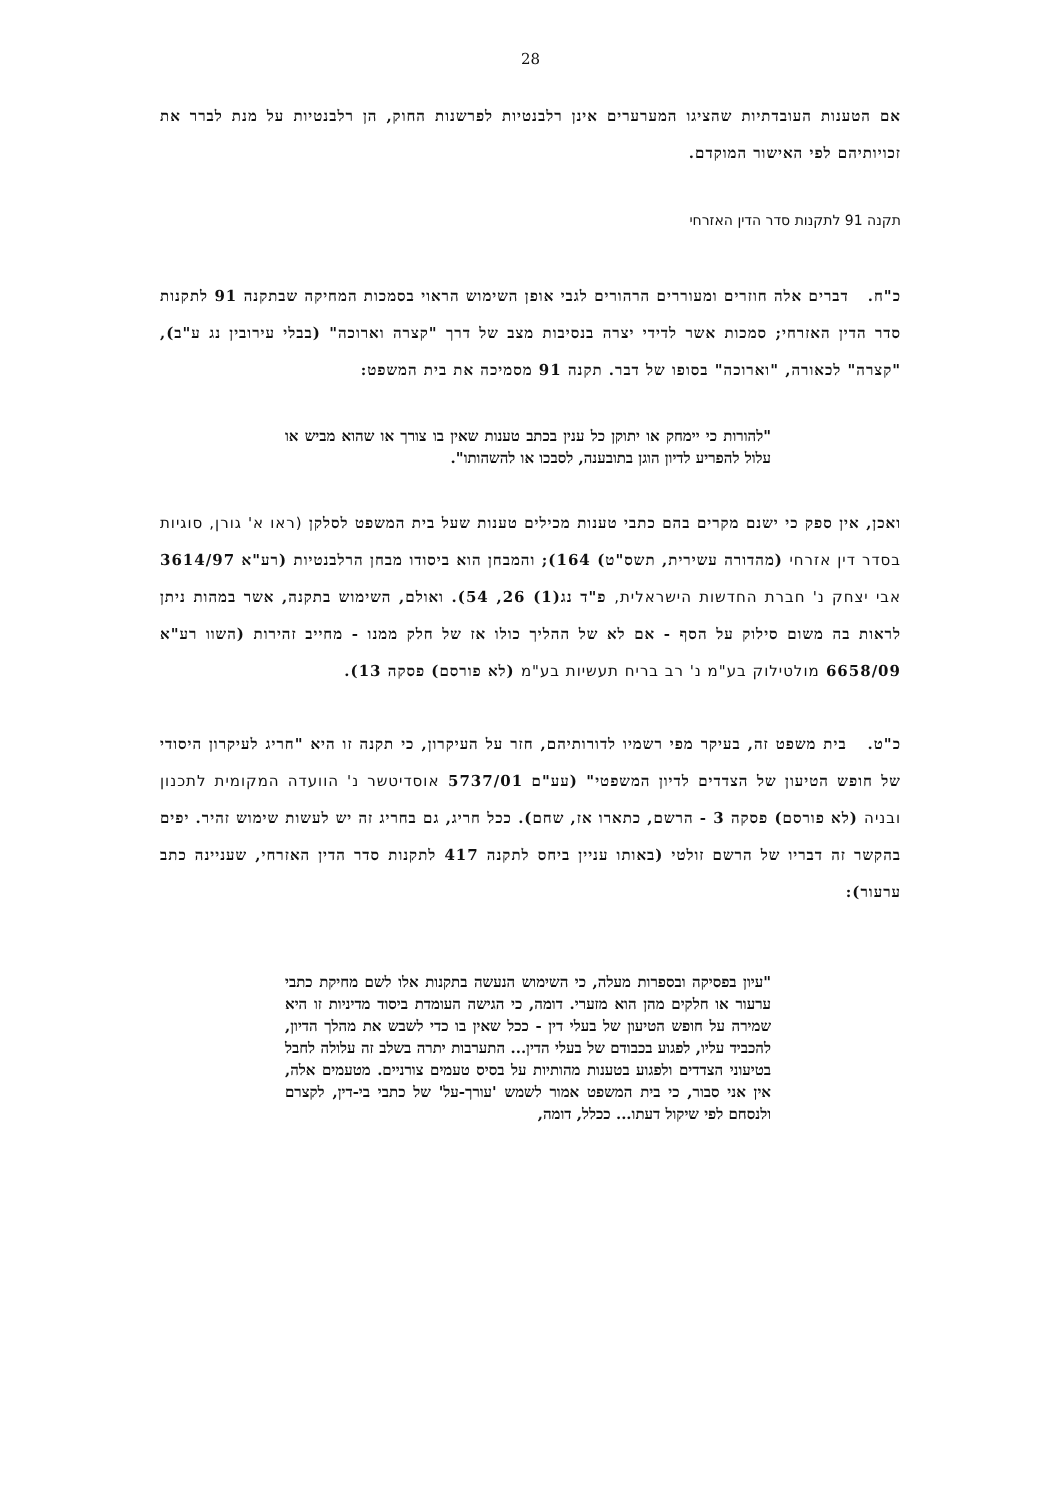28
אם הטענות העובדתיות שהציגו המערערים אינן רלבנטיות לפרשנות החוק, הן רלבנטיות על מנת לברר את זכויותיהם לפי האישור המוקדם.
תקנה 91 לתקנות סדר הדין האזרחי
כ"ח. דברים אלה חוזרים ומעוררים הרהורים לגבי אופן השימוש הראוי בסמכות המחיקה שבתקנה 91 לתקנות סדר הדין האזרחי; סמכות אשר לדידי יצרה בנסיבות מצב של דרך "קצרה וארוכה" (בבלי עירובין נג ע"ב), "קצרה" לכאורה, "וארוכה" בסופו של דבר. תקנה 91 מסמיכה את בית המשפט:
"להורות כי יימחק או יתוקן כל ענין בכתב טענות שאין בו צורך או שהוא מביש או עלול להפריע לדיון הוגן בתובענה, לסבכו או להשהותו".
ואכן, אין ספק כי ישנם מקרים בהם כתבי טענות מכילים טענות שעל בית המשפט לסלקן (ראו א' גורן, סוגיות בסדר דין אזרחי (מהדורה עשירית, תשס"ט) 164); והמבחן הוא ביסודו מבחן הרלבנטיות (רע"א 3614/97 אבי יצחק נ' חברת החדשות הישראלית, פ"ד נג(1) 26, 54). ואולם, השימוש בתקנה, אשר במהות ניתן לראות בה משום סילוק על הסף - אם לא של ההליך כולו אז של חלק ממנו - מחייב זהירות (השוו רע"א 6658/09 מולטילוק בע"מ נ' רב בריח תעשיות בע"מ (לא פורסם) פסקה 13).
כ"ט. בית משפט זה, בעיקר מפי רשמיו לדורותיהם, חזר על העיקרון, כי תקנה זו היא "חריג לעיקרון היסודי של חופש הטיעון של הצדדים לדיון המשפטי" (עע"ם 5737/01 אוסדיטשר נ' הוועדה המקומית לתכנון ובניה (לא פורסם) פסקה 3 - הרשם, כתארו אז, שחם). ככל חריג, גם בחריג זה יש לעשות שימוש זהיר. יפים בהקשר זה דבריו של הרשם זולטי (באותו עניין ביחס לתקנה 417 לתקנות סדר הדין האזרחי, שעניינה כתב ערעור):
"עיון בפסיקה ובספרות מעלה, כי השימוש הנעשה בתקנות אלו לשם מחיקת כתבי ערעור או חלקים מהן הוא מזערי. דומה, כי הגישה העומדת ביסוד מדיניות זו היא שמירה על חופש הטיעון של בעלי דין - ככל שאין בו כדי לשבש את מהלך הדיון, להכביד עליו, לפגוע בכבודם של בעלי הדין... התערבות יתרה בשלב זה עלולה לחבל בטיעוני הצדדים ולפגוע בטענות מהותיות על בסיס טעמים צורניים. מטעמים אלה, אין אני סבור, כי בית המשפט אמור לשמש 'עורך-על' של כתבי בי-דין, לקצרם ולנסחם לפי שיקול דעתו... ככלל, דומה,